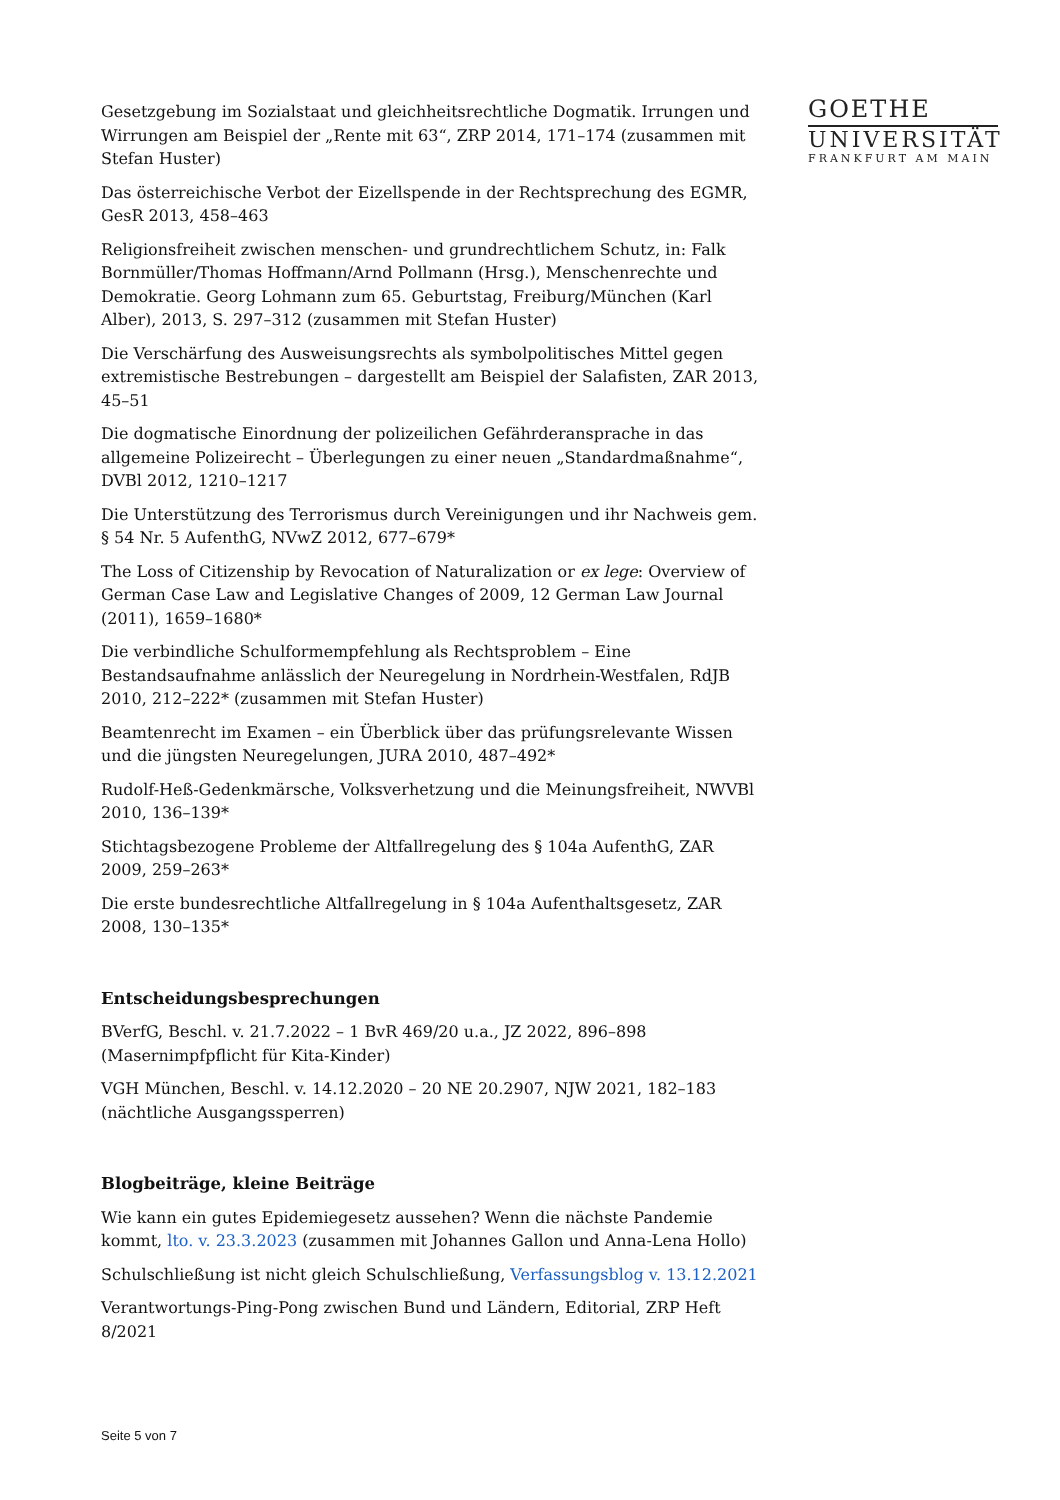Gesetzgebung im Sozialstaat und gleichheitsrechtliche Dogmatik. Irrungen und Wirrungen am Beispiel der „Rente mit 63“, ZRP 2014, 171–174 (zusammen mit Stefan Huster)
Das österreichische Verbot der Eizellspende in der Rechtsprechung des EGMR, GesR 2013, 458–463
Religionsfreiheit zwischen menschen- und grundrechtlichem Schutz, in: Falk Bornmüller/Thomas Hoffmann/Arnd Pollmann (Hrsg.), Menschenrechte und Demokratie. Georg Lohmann zum 65. Geburtstag, Freiburg/München (Karl Alber), 2013, S. 297–312 (zusammen mit Stefan Huster)
Die Verschärfung des Ausweisungsrechts als symbolpolitisches Mittel gegen extremistische Bestrebungen – dargestellt am Beispiel der Salafisten, ZAR 2013, 45–51
Die dogmatische Einordnung der polizeilichen Gefährderansprache in das allgemeine Polizeirecht – Überlegungen zu einer neuen „Standardmaßnahme“, DVBl 2012, 1210–1217
Die Unterstützung des Terrorismus durch Vereinigungen und ihr Nachweis gem. § 54 Nr. 5 AufenthG, NVwZ 2012, 677–679*
The Loss of Citizenship by Revocation of Naturalization or ex lege: Overview of German Case Law and Legislative Changes of 2009, 12 German Law Journal (2011), 1659–1680*
Die verbindliche Schulformempfehlung als Rechtsproblem – Eine Bestandsaufnahme anlässlich der Neuregelung in Nordrhein-Westfalen, RdJB 2010, 212–222* (zusammen mit Stefan Huster)
Beamtenrecht im Examen – ein Überblick über das prüfungsrelevante Wissen und die jüngsten Neuregelungen, JURA 2010, 487–492*
Rudolf-Heß-Gedenkmärsche, Volksverhetzung und die Meinungsfreiheit, NWVBl 2010, 136–139*
Stichtagsbezogene Probleme der Altfallregelung des § 104a AufenthG, ZAR 2009, 259–263*
Die erste bundesrechtliche Altfallregelung in § 104a Aufenthaltsgesetz, ZAR 2008, 130–135*
Entscheidungsbesprechungen
BVerfG, Beschl. v. 21.7.2022 – 1 BvR 469/20 u.a., JZ 2022, 896–898 (Masernimpfpflicht für Kita-Kinder)
VGH München, Beschl. v. 14.12.2020 – 20 NE 20.2907, NJW 2021, 182–183 (nächtliche Ausgangssperren)
Blogbeiträge, kleine Beiträge
Wie kann ein gutes Epidemiegesetz aussehen? Wenn die nächste Pandemie kommt, lto. v. 23.3.2023 (zusammen mit Johannes Gallon und Anna-Lena Hollo)
Schulschließung ist nicht gleich Schulschließung, Verfassungsblog v. 13.12.2021
Verantwortungs-Ping-Pong zwischen Bund und Ländern, Editorial, ZRP Heft 8/2021
GOETHE
UNIVERSITÄT
FRANKFURT AM MAIN
Seite 5 von 7